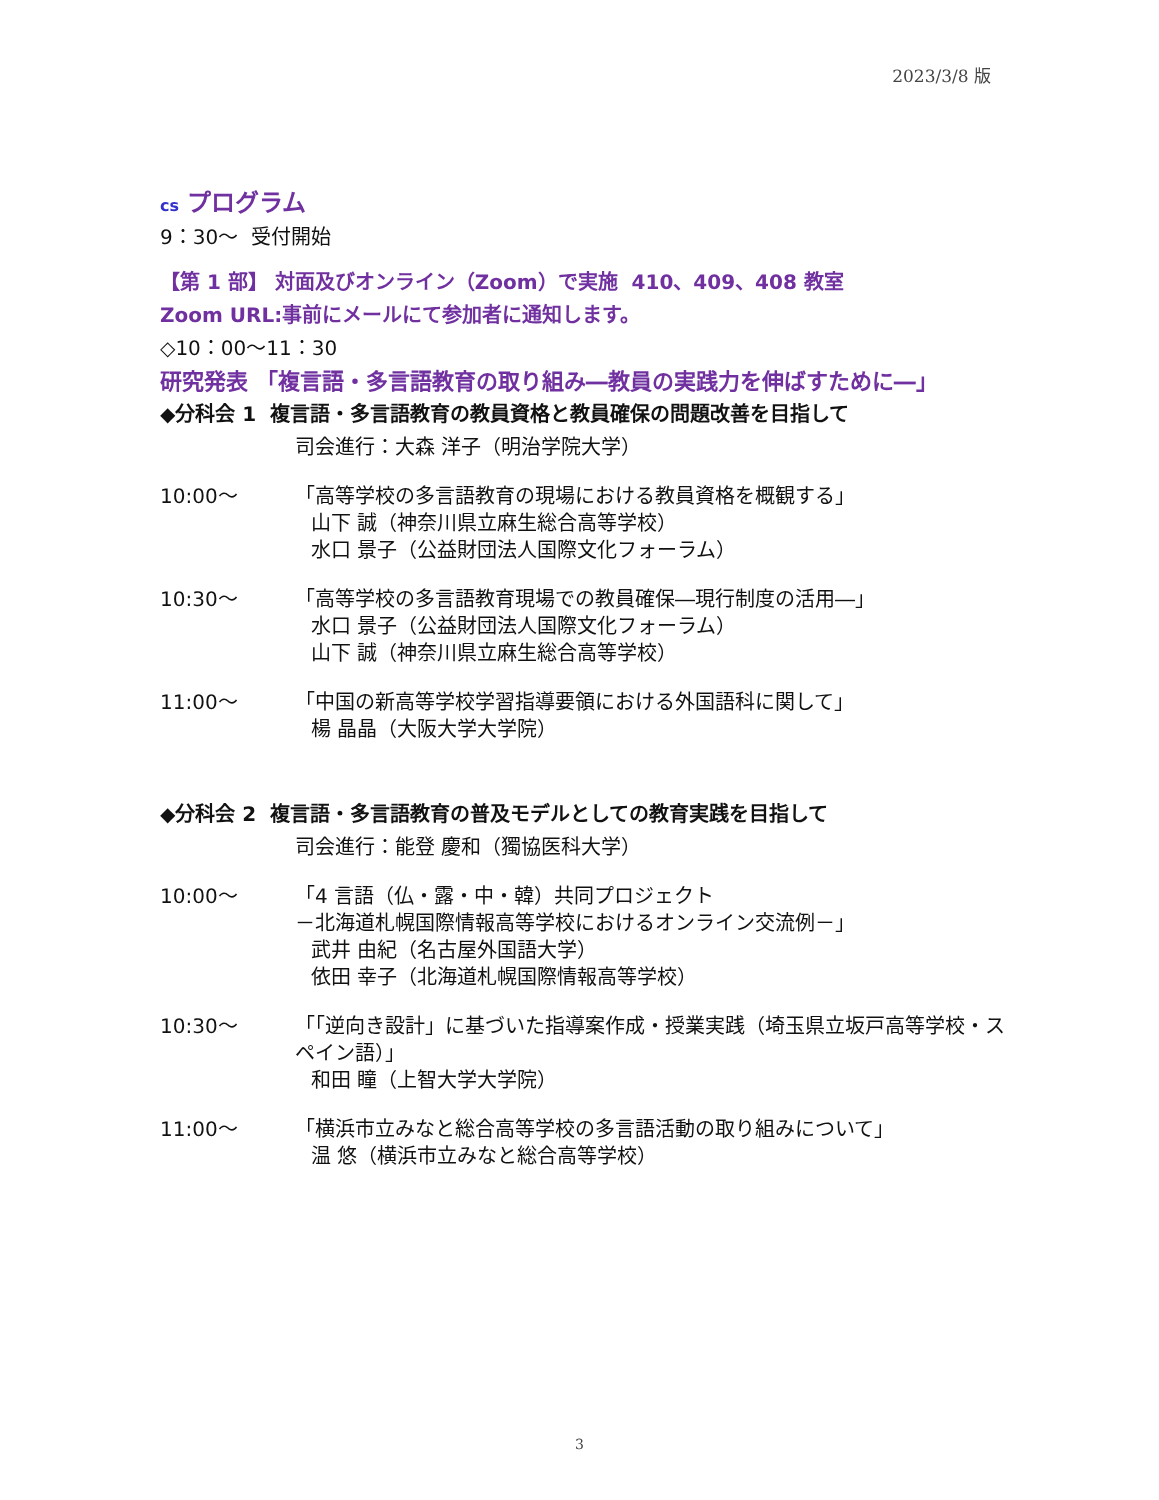2023/3/8 版
cs プログラム
9：30～ 受付開始
【第 1 部】 対面及びオンライン（Zoom）で実施 410、409、408 教室
Zoom URL:事前にメールにて参加者に通知します。
◇10：00～11：30
研究発表 「複言語・多言語教育の取り組み―教員の実践力を伸ばすために―」
◆分科会 1 複言語・多言語教育の教員資格と教員確保の問題改善を目指して
司会進行：大森 洋子（明治学院大学）
10:00～ 「高等学校の多言語教育の現場における教員資格を概観する」
山下 誠（神奈川県立麻生総合高等学校）
水口 景子（公益財団法人国際文化フォーラム）
10:30～ 「高等学校の多言語教育現場での教員確保―現行制度の活用―」
水口 景子（公益財団法人国際文化フォーラム）
山下 誠（神奈川県立麻生総合高等学校）
11:00～ 「中国の新高等学校学習指導要領における外国語科に関して」
楊 晶晶（大阪大学大学院）
◆分科会 2 複言語・多言語教育の普及モデルとしての教育実践を目指して
司会進行：能登 慶和（獨協医科大学）
10:00～ 「4 言語（仏・露・中・韓）共同プロジェクト
－北海道札幌国際情報高等学校におけるオンライン交流例－」
武井 由紀（名古屋外国語大学）
依田 幸子（北海道札幌国際情報高等学校）
10:30～ 「「逆向き設計」に基づいた指導案作成・授業実践（埼玉県立坂戸高等学校・スペイン語）」
和田 瞳（上智大学大学院）
11:00～ 「横浜市立みなと総合高等学校の多言語活動の取り組みについて」
温 悠（横浜市立みなと総合高等学校）
3